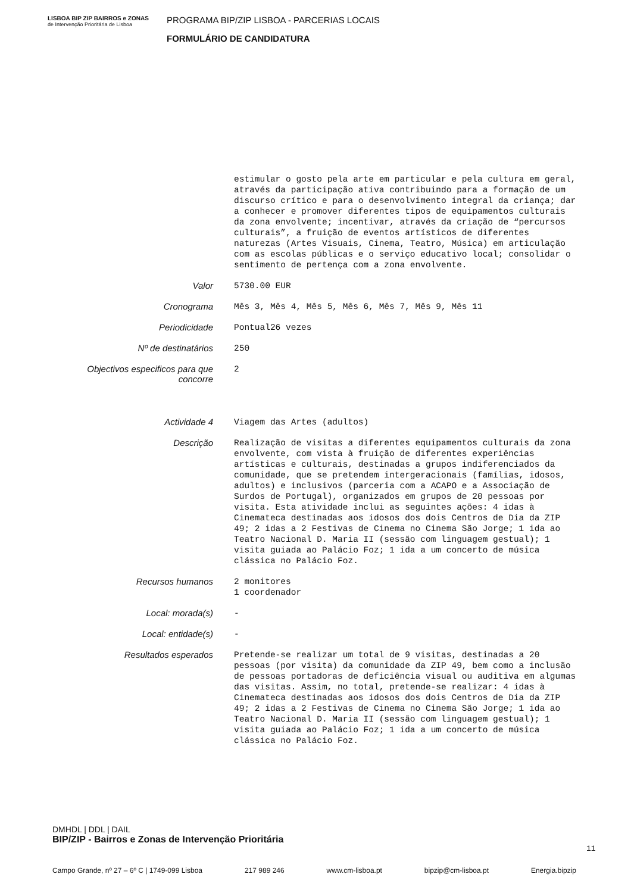LISBOA BIP ZIP BAIRROS e ZONAS
de Intervenção Prioritária de Lisboa
PROGRAMA BIP/ZIP LISBOA - PARCERIAS LOCAIS
FORMULÁRIO DE CANDIDATURA
| | estimular o gosto pela arte em particular e pela cultura em geral, através da participação ativa contribuindo para a formação de um discurso crítico e para o desenvolvimento integral da criança; dar a conhecer e promover diferentes tipos de equipamentos culturais da zona envolvente; incentivar, através da criação de “percursos culturais”, a fruição de eventos artísticos de diferentes naturezas (Artes Visuais, Cinema, Teatro, Música) em articulação com as escolas públicas e o serviço educativo local; consolidar o sentimento de pertença com a zona envolvente. |
| Valor | 5730.00 EUR |
| Cronograma | Mês 3, Mês 4, Mês 5, Mês 6, Mês 7, Mês 9, Mês 11 |
| Periodicidade | Pontual26 vezes |
| Nº de destinatários | 250 |
| Objectivos especificos para que concorre | 2 |
| Actividade 4 | Viagem das Artes (adultos) |
| Descrição | Realização de visitas a diferentes equipamentos culturais da zona envolvente, com vista à fruição de diferentes experiências artísticas e culturais, destinadas a grupos indiferenciados da comunidade, que se pretendem intergeracionais (famílias, idosos, adultos) e inclusivos (parceria com a ACAPO e a Associação de Surdos de Portugal), organizados em grupos de 20 pessoas por visita. Esta atividade inclui as seguintes ações: 4 idas à Cinemateca destinadas aos idosos dos dois Centros de Dia da ZIP 49; 2 idas a 2 Festivas de Cinema no Cinema São Jorge; 1 ida ao Teatro Nacional D. Maria II (sessão com linguagem gestual); 1 visita guiada ao Palácio Foz; 1 ida a um concerto de música clássica no Palácio Foz. |
| Recursos humanos | 2 monitores 1 coordenador |
| Local: morada(s) | - |
| Local: entidade(s) | - |
| Resultados esperados | Pretende-se realizar um total de 9 visitas, destinadas a 20 pessoas (por visita) da comunidade da ZIP 49, bem como a inclusão de pessoas portadoras de deficiência visual ou auditiva em algumas das visitas. Assim, no total, pretende-se realizar: 4 idas à Cinemateca destinadas aos idosos dos dois Centros de Dia da ZIP 49; 2 idas a 2 Festivas de Cinema no Cinema São Jorge; 1 ida ao Teatro Nacional D. Maria II (sessão com linguagem gestual); 1 visita guiada ao Palácio Foz; 1 ida a um concerto de música clássica no Palácio Foz. |
DMHDL | DDL | DAIL
BIP/ZIP - Bairros e Zonas de Intervenção Prioritária
11
Campo Grande, nº 27 – 6º C | 1749-099 Lisboa 217 989 246 www.cm-lisboa.pt bipzip@cm-lisboa.pt Energia.bipzip